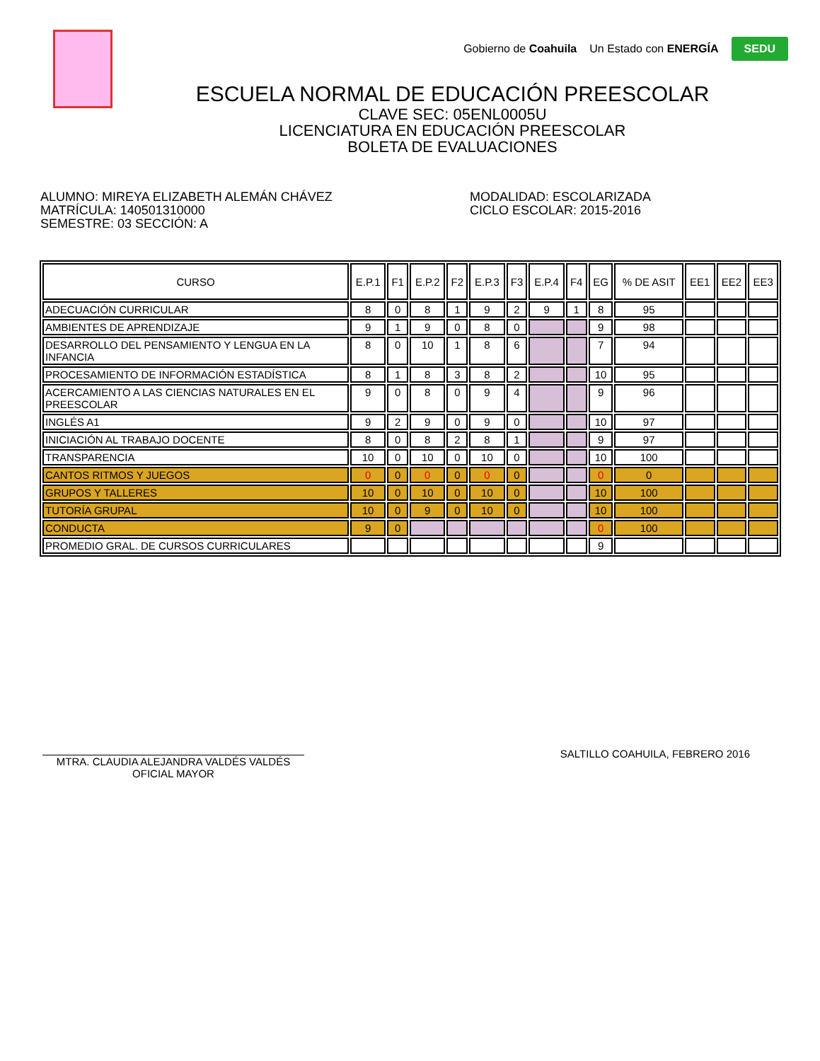Gobierno de Coahuila Un Estado con ENERGÍA SEDU
ESCUELA NORMAL DE EDUCACIÓN PREESCOLAR
CLAVE SEC: 05ENL0005U
LICENCIATURA EN EDUCACIÓN PREESCOLAR
BOLETA DE EVALUACIONES
ALUMNO: MIREYA ELIZABETH ALEMÁN CHÁVEZ
MATRÍCULA: 140501310000
SEMESTRE: 03 SECCIÓN: A
MODALIDAD: ESCOLARIZADA
CICLO ESCOLAR: 2015-2016
| CURSO | E.P.1 | F1 | E.P.2 | F2 | E.P.3 | F3 | E.P.4 | F4 | EG | % DE ASIT | EE1 | EE2 | EE3 |
| --- | --- | --- | --- | --- | --- | --- | --- | --- | --- | --- | --- | --- | --- |
| ADECUACIÓN CURRICULAR | 8 | 0 | 8 | 1 | 9 | 2 | 9 | 1 | 8 | 95 | | | |
| AMBIENTES DE APRENDIZAJE | 9 | 1 | 9 | 0 | 8 | 0 | | | 9 | 98 | | | |
| DESARROLLO DEL PENSAMIENTO Y LENGUA EN LA INFANCIA | 8 | 0 | 10 | 1 | 8 | 6 | | | 7 | 94 | | | |
| PROCESAMIENTO DE INFORMACIÓN ESTADÍSTICA | 8 | 1 | 8 | 3 | 8 | 2 | | | 10 | 95 | | | |
| ACERCAMIENTO A LAS CIENCIAS NATURALES EN EL PREESCOLAR | 9 | 0 | 8 | 0 | 9 | 4 | | | 9 | 96 | | | |
| INGLÉS A1 | 9 | 2 | 9 | 0 | 9 | 0 | | | 10 | 97 | | | |
| INICIACIÓN AL TRABAJO DOCENTE | 8 | 0 | 8 | 2 | 8 | 1 | | | 9 | 97 | | | |
| TRANSPARENCIA | 10 | 0 | 10 | 0 | 10 | 0 | | | 10 | 100 | | | |
| CANTOS RITMOS Y JUEGOS | 0 | 0 | 0 | 0 | 0 | 0 | | | 0 | 0 | | | |
| GRUPOS Y TALLERES | 10 | 0 | 10 | 0 | 10 | 0 | | | 10 | 100 | | | |
| TUTORÍA GRUPAL | 10 | 0 | 9 | 0 | 10 | 0 | | | 10 | 100 | | | |
| CONDUCTA | 9 | 0 | | | | | | | 0 | 100 | | | |
| PROMEDIO GRAL. DE CURSOS CURRICULARES | | | | | | | | | 9 | | | | |
MTRA. CLAUDIA ALEJANDRA VALDÉS VALDÉS
OFICIAL MAYOR
SALTILLO COAHUILA, FEBRERO 2016